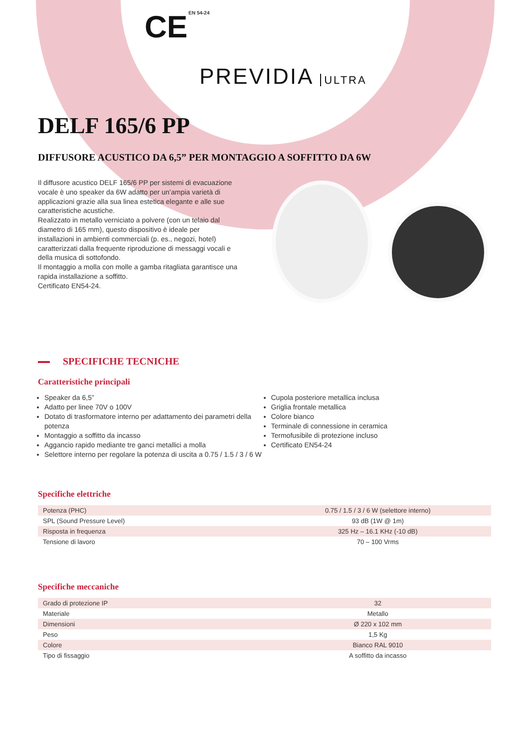CE EN 54-24
PREVIDIA ULTRA
DELF 165/6 PP
DIFFUSORE ACUSTICO DA 6,5” PER MONTAGGIO A SOFFITTO DA 6W
Il diffusore acustico DELF 165/6 PP per sistemi di evacuazione vocale è uno speaker da 6W adatto per un’ampia varietà di applicazioni grazie alla sua linea estetica elegante e alle sue caratteristiche acustiche.
Realizzato in metallo verniciato a polvere (con un telaio dal diametro di 165 mm), questo dispositivo è ideale per installazioni in ambienti commerciali (p. es., negozi, hotel) caratterizzati dalla frequente riproduzione di messaggi vocali e della musica di sottofondo.
Il montaggio a molla con molle a gamba ritagliata garantisce una rapida installazione a soffitto.
Certificato EN54-24.
SPECIFICHE TECNICHE
Caratteristiche principali
Speaker da 6,5”
Adatto per linee 70V o 100V
Dotato di trasformatore interno per adattamento dei parametri della potenza
Montaggio a soffitto da incasso
Aggancio rapido mediante tre ganci metallici a molla
Selettore interno per regolare la potenza di uscita a 0.75 / 1.5 / 3 / 6 W
Cupola posteriore metallica inclusa
Griglia frontale metallica
Colore bianco
Terminale di connessione in ceramica
Termofusibile di protezione incluso
Certificato EN54-24
Specifiche elettriche
| Potenza (PHC) | 0.75 / 1.5 / 3 / 6 W (selettore interno) |
| SPL (Sound Pressure Level) | 93 dB (1W @ 1m) |
| Risposta in frequenza | 325 Hz – 16.1 KHz (-10 dB) |
| Tensione di lavoro | 70 – 100 Vrms |
Specifiche meccaniche
| Grado di protezione IP | 32 |
| Materiale | Metallo |
| Dimensioni | Ø 220 x 102 mm |
| Peso | 1,5 Kg |
| Colore | Bianco RAL 9010 |
| Tipo di fissaggio | A soffitto da incasso |